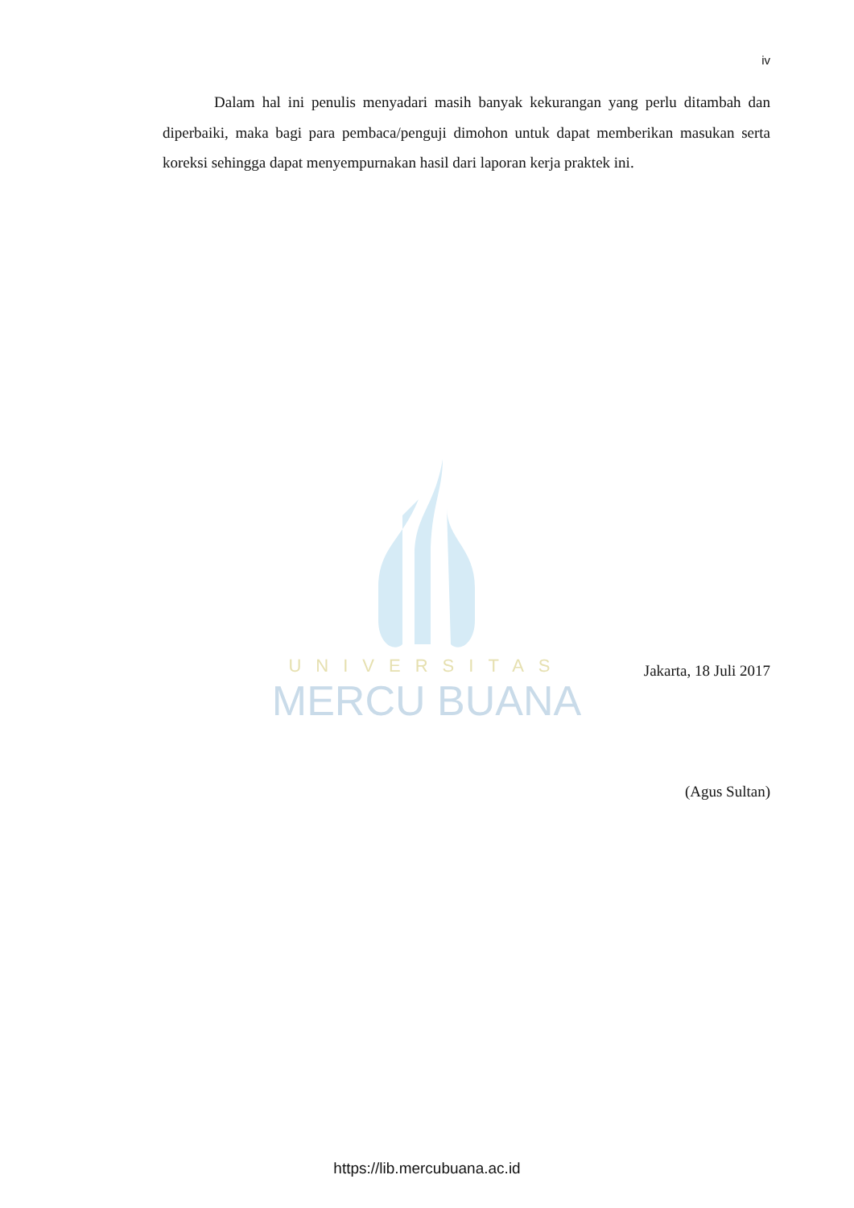iv
Dalam hal ini penulis menyadari masih banyak kekurangan yang perlu ditambah dan diperbaiki, maka bagi para pembaca/penguji dimohon untuk dapat memberikan masukan serta koreksi sehingga dapat menyempurnakan hasil dari laporan kerja praktek ini.
UNIVERSITAS
MERCU BUANA
Jakarta, 18 Juli 2017
(Agus Sultan)
https://lib.mercubuana.ac.id